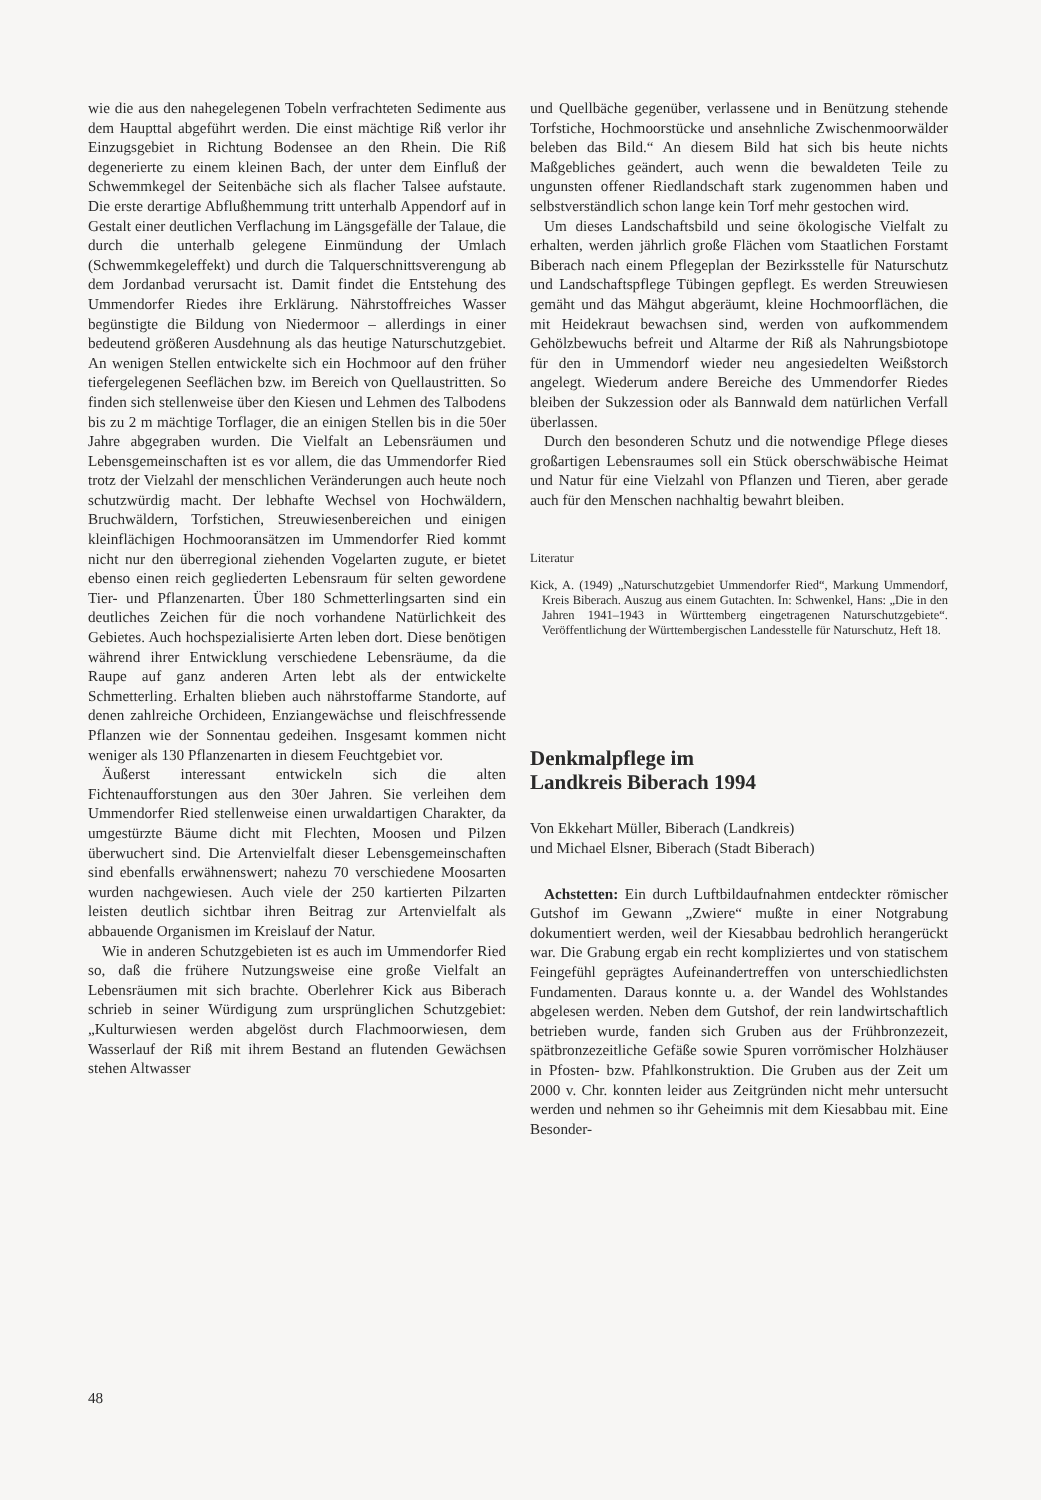wie die aus den nahegelegenen Tobeln verfrachteten Sedimente aus dem Haupttal abgeführt werden. Die einst mächtige Riß verlor ihr Einzugsgebiet in Richtung Bodensee an den Rhein. Die Riß degenerierte zu einem kleinen Bach, der unter dem Einfluß der Schwemmkegel der Seitenbäche sich als flacher Talsee aufstaute. Die erste derartige Abflußhemmung tritt unterhalb Appendorf auf in Gestalt einer deutlichen Verflachung im Längsgefälle der Talaue, die durch die unterhalb gelegene Einmündung der Umlach (Schwemmkegeleffekt) und durch die Talquerschnittsverengung ab dem Jordanbad verursacht ist. Damit findet die Entstehung des Ummendorfer Riedes ihre Erklärung. Nährstoffreiches Wasser begünstigte die Bildung von Niedermoor – allerdings in einer bedeutend größeren Ausdehnung als das heutige Naturschutzgebiet. An wenigen Stellen entwickelte sich ein Hochmoor auf den früher tiefergelegenen Seeflächen bzw. im Bereich von Quellaustritten. So finden sich stellenweise über den Kiesen und Lehmen des Talbodens bis zu 2 m mächtige Torflager, die an einigen Stellen bis in die 50er Jahre abgegraben wurden. Die Vielfalt an Lebensräumen und Lebensgemeinschaften ist es vor allem, die das Ummendorfer Ried trotz der Vielzahl der menschlichen Veränderungen auch heute noch schutzwürdig macht. Der lebhafte Wechsel von Hochwäldern, Bruchwäldern, Torfstichen, Streuwiesenbereichen und einigen kleinflächigen Hochmooransätzen im Ummendorfer Ried kommt nicht nur den überregional ziehenden Vogelarten zugute, er bietet ebenso einen reich gegliederten Lebensraum für selten gewordene Tier- und Pflanzenarten. Über 180 Schmetterlingsarten sind ein deutliches Zeichen für die noch vorhandene Natürlichkeit des Gebietes. Auch hochspezialisierte Arten leben dort. Diese benötigen während ihrer Entwicklung verschiedene Lebensräume, da die Raupe auf ganz anderen Arten lebt als der entwickelte Schmetterling. Erhalten blieben auch nährstoffarme Standorte, auf denen zahlreiche Orchideen, Enziangewächse und fleischfressende Pflanzen wie der Sonnentau gedeihen. Insgesamt kommen nicht weniger als 130 Pflanzenarten in diesem Feuchtgebiet vor.
Äußerst interessant entwickeln sich die alten Fichtenaufforstungen aus den 30er Jahren. Sie verleihen dem Ummendorfer Ried stellenweise einen urwaldartigen Charakter, da umgestürzte Bäume dicht mit Flechten, Moosen und Pilzen überwuchert sind. Die Artenvielfalt dieser Lebensgemeinschaften sind ebenfalls erwähnenswert; nahezu 70 verschiedene Moosarten wurden nachgewiesen. Auch viele der 250 kartierten Pilzarten leisten deutlich sichtbar ihren Beitrag zur Artenvielfalt als abbauende Organismen im Kreislauf der Natur.
Wie in anderen Schutzgebieten ist es auch im Ummendorfer Ried so, daß die frühere Nutzungsweise eine große Vielfalt an Lebensräumen mit sich brachte. Oberlehrer Kick aus Biberach schrieb in seiner Würdigung zum ursprünglichen Schutzgebiet: „Kulturwiesen werden abgelöst durch Flachmoorwiesen, dem Wasserlauf der Riß mit ihrem Bestand an flutenden Gewächsen stehen Altwasser
und Quellbäche gegenüber, verlassene und in Benützung stehende Torfstiche, Hochmoorstücke und ansehnliche Zwischenmoorwälder beleben das Bild.“ An diesem Bild hat sich bis heute nichts Maßgebliches geändert, auch wenn die bewaldeten Teile zu ungunsten offener Riedlandschaft stark zugenommen haben und selbstverständlich schon lange kein Torf mehr gestochen wird.
Um dieses Landschaftsbild und seine ökologische Vielfalt zu erhalten, werden jährlich große Flächen vom Staatlichen Forstamt Biberach nach einem Pflegeplan der Bezirksstelle für Naturschutz und Landschaftspflege Tübingen gepflegt. Es werden Streuwiesen gemäht und das Mähgut abgeräumt, kleine Hochmoorflächen, die mit Heidekraut bewachsen sind, werden von aufkommendem Gehölzbewuchs befreit und Altarme der Riß als Nahrungsbiotope für den in Ummendorf wieder neu angesiedelten Weißstorch angelegt. Wiederum andere Bereiche des Ummendorfer Riedes bleiben der Sukzession oder als Bannwald dem natürlichen Verfall überlassen.
Durch den besonderen Schutz und die notwendige Pflege dieses großartigen Lebensraumes soll ein Stück oberschwäbische Heimat und Natur für eine Vielzahl von Pflanzen und Tieren, aber gerade auch für den Menschen nachhaltig bewahrt bleiben.
Literatur
Kick, A. (1949) „Naturschutzgebiet Ummendorfer Ried“, Markung Ummendorf, Kreis Biberach. Auszug aus einem Gutachten. In: Schwenkel, Hans: „Die in den Jahren 1941–1943 in Württemberg eingetragenen Naturschutzgebiete“. Veröffentlichung der Württembergischen Landesstelle für Naturschutz, Heft 18.
Denkmalpflege im
Landkreis Biberach 1994
Von Ekkehart Müller, Biberach (Landkreis)
und Michael Elsner, Biberach (Stadt Biberach)
Achstetten: Ein durch Luftbildaufnahmen entdeckter römischer Gutshof im Gewann „Zwiere“ mußte in einer Notgrabung dokumentiert werden, weil der Kiesabbau bedrohlich herangerückt war. Die Grabung ergab ein recht kompliziertes und von statischem Feingefühl geprägtes Aufeinandertreffen von unterschiedlichsten Fundamenten. Daraus konnte u. a. der Wandel des Wohlstandes abgelesen werden. Neben dem Gutshof, der rein landwirtschaftlich betrieben wurde, fanden sich Gruben aus der Frühbronzezeit, spätbronzezeitliche Gefäße sowie Spuren vorrömischer Holzhäuser in Pfosten- bzw. Pfahlkonstruktion. Die Gruben aus der Zeit um 2000 v. Chr. konnten leider aus Zeitgründen nicht mehr untersucht werden und nehmen so ihr Geheimnis mit dem Kiesabbau mit. Eine Besonder-
48